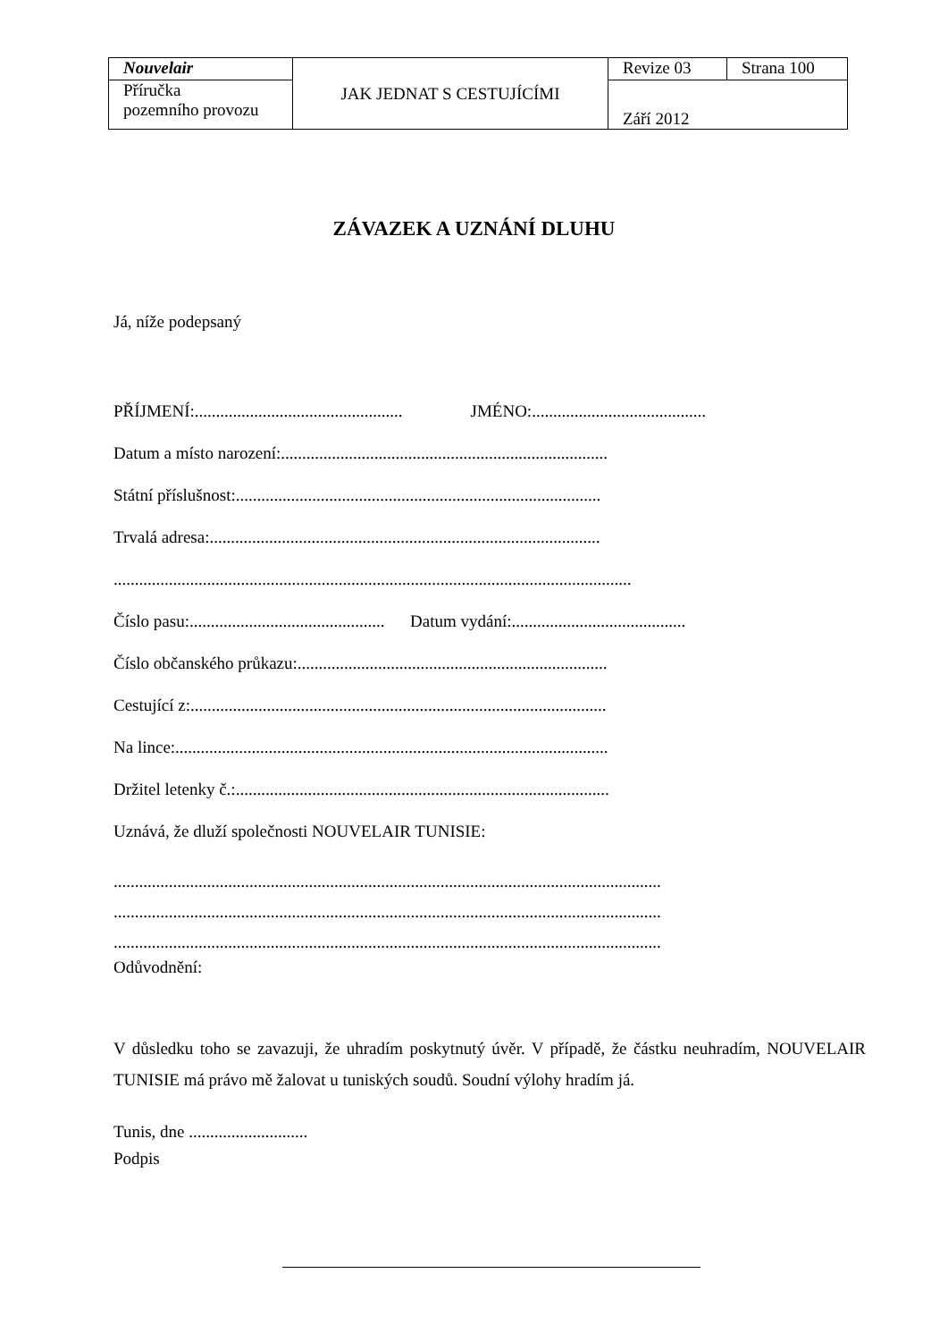| Nouvelair | JAK JEDNAT S CESTUJÍCÍMI | Revize 03 | Strana 100 |
| Příručka pozemního provozu | | Září 2012 | |
ZÁVAZEK A UZNÁNÍ DLUHU
Já, níže podepsaný
PŘÍJMENÍ:................................................. JMÉNO:.........................................
Datum a místo narození:.............................................................................
Státní příslušnost:......................................................................................
Trvalá adresa:............................................................................................
..........................................................................................................................
Číslo pasu:.............................................. Datum vydání:.........................................
Číslo občanského průkazu:.........................................................................
Cestující z:..................................................................................................
Na lince:......................................................................................................
Držitel letenky č.:........................................................................................
Uznává, že dluží společnosti NOUVELAIR TUNISIE:
.................................................................................................................................
.................................................................................................................................
.................................................................................................................................
Odůvodnění:
V důsledku toho se zavazuji, že uhradím poskytnutý úvěr. V případě, že částku neuhradím, NOUVELAIR TUNISIE má právo mě žalovat u tuniských soudů. Soudní výlohy hradím já.
Tunis, dne ............................
Podpis